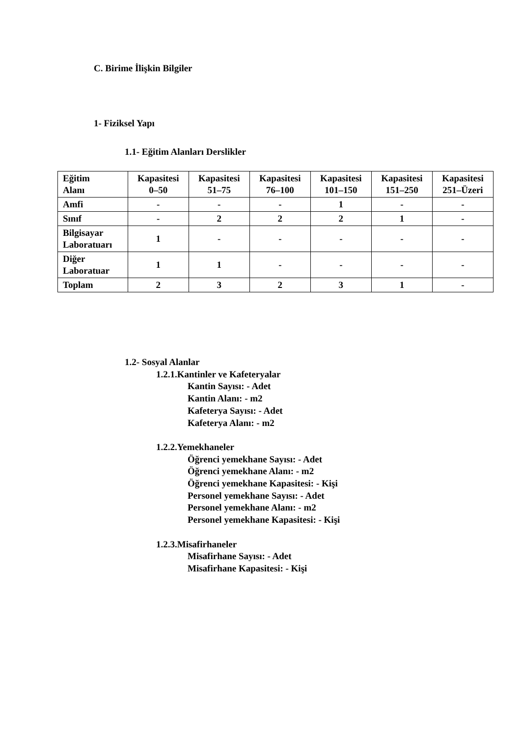C. Birime İlişkin Bilgiler
1- Fiziksel Yapı
1.1- Eğitim Alanları Derslikler
| Eğitim Alanı | Kapasitesi 0–50 | Kapasitesi 51–75 | Kapasitesi 76–100 | Kapasitesi 101–150 | Kapasitesi 151–250 | Kapasitesi 251–Üzeri |
| --- | --- | --- | --- | --- | --- | --- |
| Amfi | - | - | - | 1 | - | - |
| Sınıf | - | 2 | 2 | 2 | 1 | - |
| Bilgisayar Laboratuarı | 1 | - | - | - | - | - |
| Diğer Laboratuar | 1 | 1 | - | - | - | - |
| Toplam | 2 | 3 | 2 | 3 | 1 | - |
1.2- Sosyal Alanlar
1.2.1.Kantinler ve Kafeteryalar
Kantin Sayısı: - Adet
Kantin Alanı: - m2
Kafeterya Sayısı: - Adet
Kafeterya Alanı: - m2
1.2.2.Yemekhaneler
Öğrenci yemekhane Sayısı: - Adet
Öğrenci yemekhane Alanı: - m2
Öğrenci yemekhane Kapasitesi: - Kişi
Personel yemekhane Sayısı: - Adet
Personel yemekhane Alanı: - m2
Personel yemekhane Kapasitesi: - Kişi
1.2.3.Misafirhaneler
Misafirhane Sayısı: - Adet
Misafirhane Kapasitesi: - Kişi